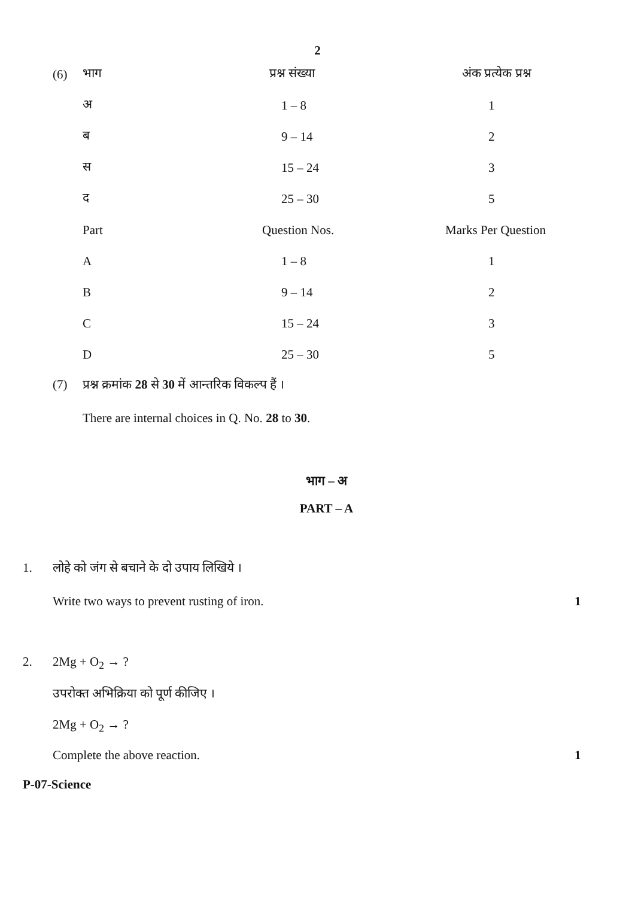2
| (6) | भाग | प्रश्न संख्या | अंक प्रत्येक प्रश्न |
| | अ | 1 – 8 | 1 |
| | ब | 9 – 14 | 2 |
| | स | 15 – 24 | 3 |
| | द | 25 – 30 | 5 |
| | Part | Question Nos. | Marks Per Question |
| | A | 1 – 8 | 1 |
| | B | 9 – 14 | 2 |
| | C | 15 – 24 | 3 |
| | D | 25 – 30 | 5 |
(7) प्रश्न क्रमांक 28 से 30 में आन्तरिक विकल्प हैं ।
There are internal choices in Q. No. 28 to 30.
भाग – अ
PART – A
1. लोहे को जंग से बचाने के दो उपाय लिखिये ।
Write two ways to prevent rusting of iron. 1
2. 2Mg + O<sub>2</sub> → ?
उपरोक्त अभिक्रिया को पूर्ण कीजिए ।
2Mg + O<sub>2</sub> → ?
Complete the above reaction. 1
P-07-Science